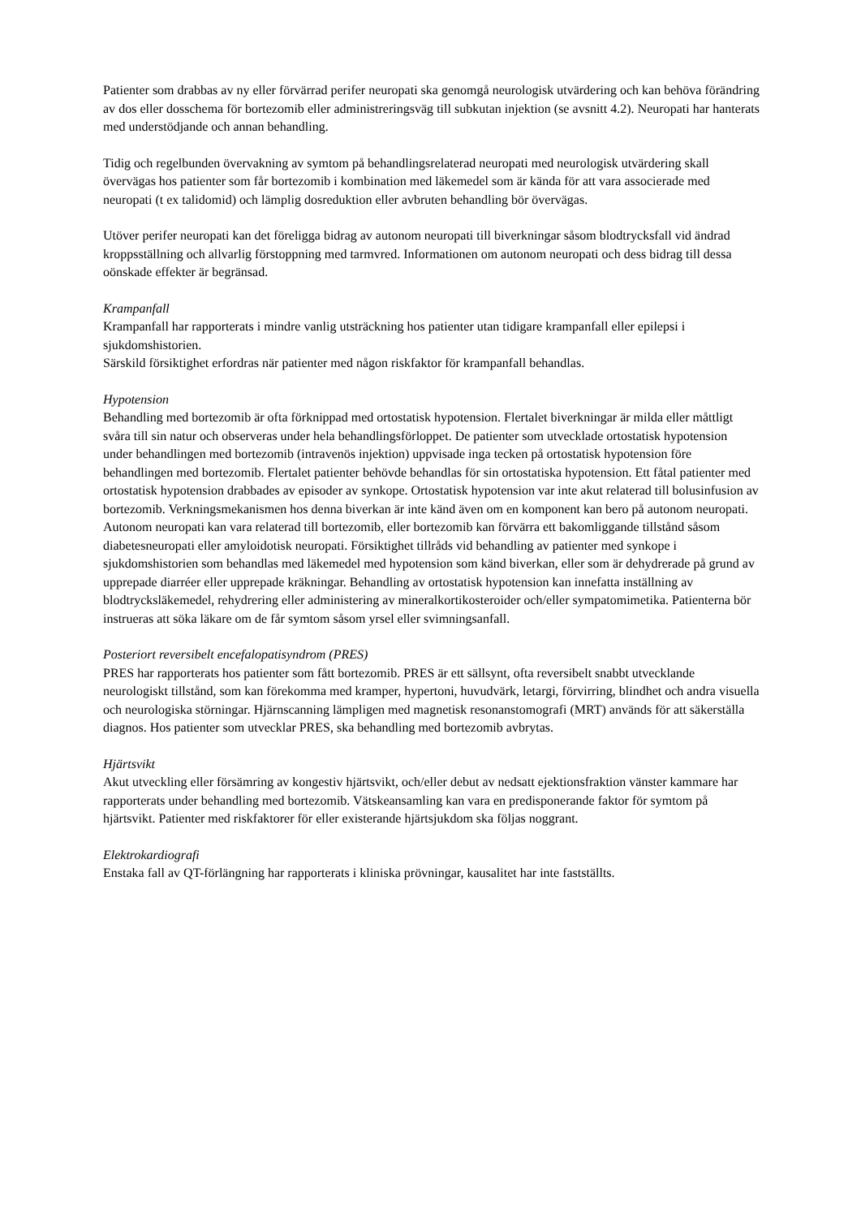Patienter som drabbas av ny eller förvärrad perifer neuropati ska genomgå neurologisk utvärdering och kan behöva förändring av dos eller dosschema för bortezomib eller administreringsväg till subkutan injektion (se avsnitt 4.2). Neuropati har hanterats med understödjande och annan behandling.
Tidig och regelbunden övervakning av symtom på behandlingsrelaterad neuropati med neurologisk utvärdering skall övervägas hos patienter som får bortezomib i kombination med läkemedel som är kända för att vara associerade med neuropati (t ex talidomid) och lämplig dosreduktion eller avbruten behandling bör övervägas.
Utöver perifer neuropati kan det föreligga bidrag av autonom neuropati till biverkningar såsom blodtrycksfall vid ändrad kroppsställning och allvarlig förstoppning med tarmvred. Informationen om autonom neuropati och dess bidrag till dessa oönskade effekter är begränsad.
Krampanfall
Krampanfall har rapporterats i mindre vanlig utsträckning hos patienter utan tidigare krampanfall eller epilepsi i sjukdomshistorien.
Särskild försiktighet erfordras när patienter med någon riskfaktor för krampanfall behandlas.
Hypotension
Behandling med bortezomib är ofta förknippad med ortostatisk hypotension. Flertalet biverkningar är milda eller måttligt svåra till sin natur och observeras under hela behandlingsförloppet. De patienter som utvecklade ortostatisk hypotension under behandlingen med bortezomib (intravenös injektion) uppvisade inga tecken på ortostatisk hypotension före behandlingen med bortezomib. Flertalet patienter behövde behandlas för sin ortostatiska hypotension. Ett fåtal patienter med ortostatisk hypotension drabbades av episoder av synkope. Ortostatisk hypotension var inte akut relaterad till bolusinfusion av bortezomib. Verkningsmekanismen hos denna biverkan är inte känd även om en komponent kan bero på autonom neuropati. Autonom neuropati kan vara relaterad till bortezomib, eller bortezomib kan förvärra ett bakomliggande tillstånd såsom diabetesneuropati eller amyloidotisk neuropati. Försiktighet tillråds vid behandling av patienter med synkope i sjukdomshistorien som behandlas med läkemedel med hypotension som känd biverkan, eller som är dehydrerade på grund av upprepade diarréer eller upprepade kräkningar. Behandling av ortostatisk hypotension kan innefatta inställning av blodtrycksläkemedel, rehydrering eller administering av mineralkortikosteroider och/eller sympatomimetika. Patienterna bör instrueras att söka läkare om de får symtom såsom yrsel eller svimningsanfall.
Posteriort reversibelt encefalopatisyndrom (PRES)
PRES har rapporterats hos patienter som fått bortezomib. PRES är ett sällsynt, ofta reversibelt snabbt utvecklande neurologiskt tillstånd, som kan förekomma med kramper, hypertoni, huvudvärk, letargi, förvirring, blindhet och andra visuella och neurologiska störningar. Hjärnscanning lämpligen med magnetisk resonanstomografi (MRT) används för att säkerställa diagnos. Hos patienter som utvecklar PRES, ska behandling med bortezomib avbrytas.
Hjärtsvikt
Akut utveckling eller försämring av kongestiv hjärtsvikt, och/eller debut av nedsatt ejektionsfraktion vänster kammare har rapporterats under behandling med bortezomib. Vätskeansamling kan vara en predisponerande faktor för symtom på hjärtsvikt. Patienter med riskfaktorer för eller existerande hjärtsjukdom ska följas noggrant.
Elektrokardiografi
Enstaka fall av QT-förlängning har rapporterats i kliniska prövningar, kausalitet har inte fastställts.